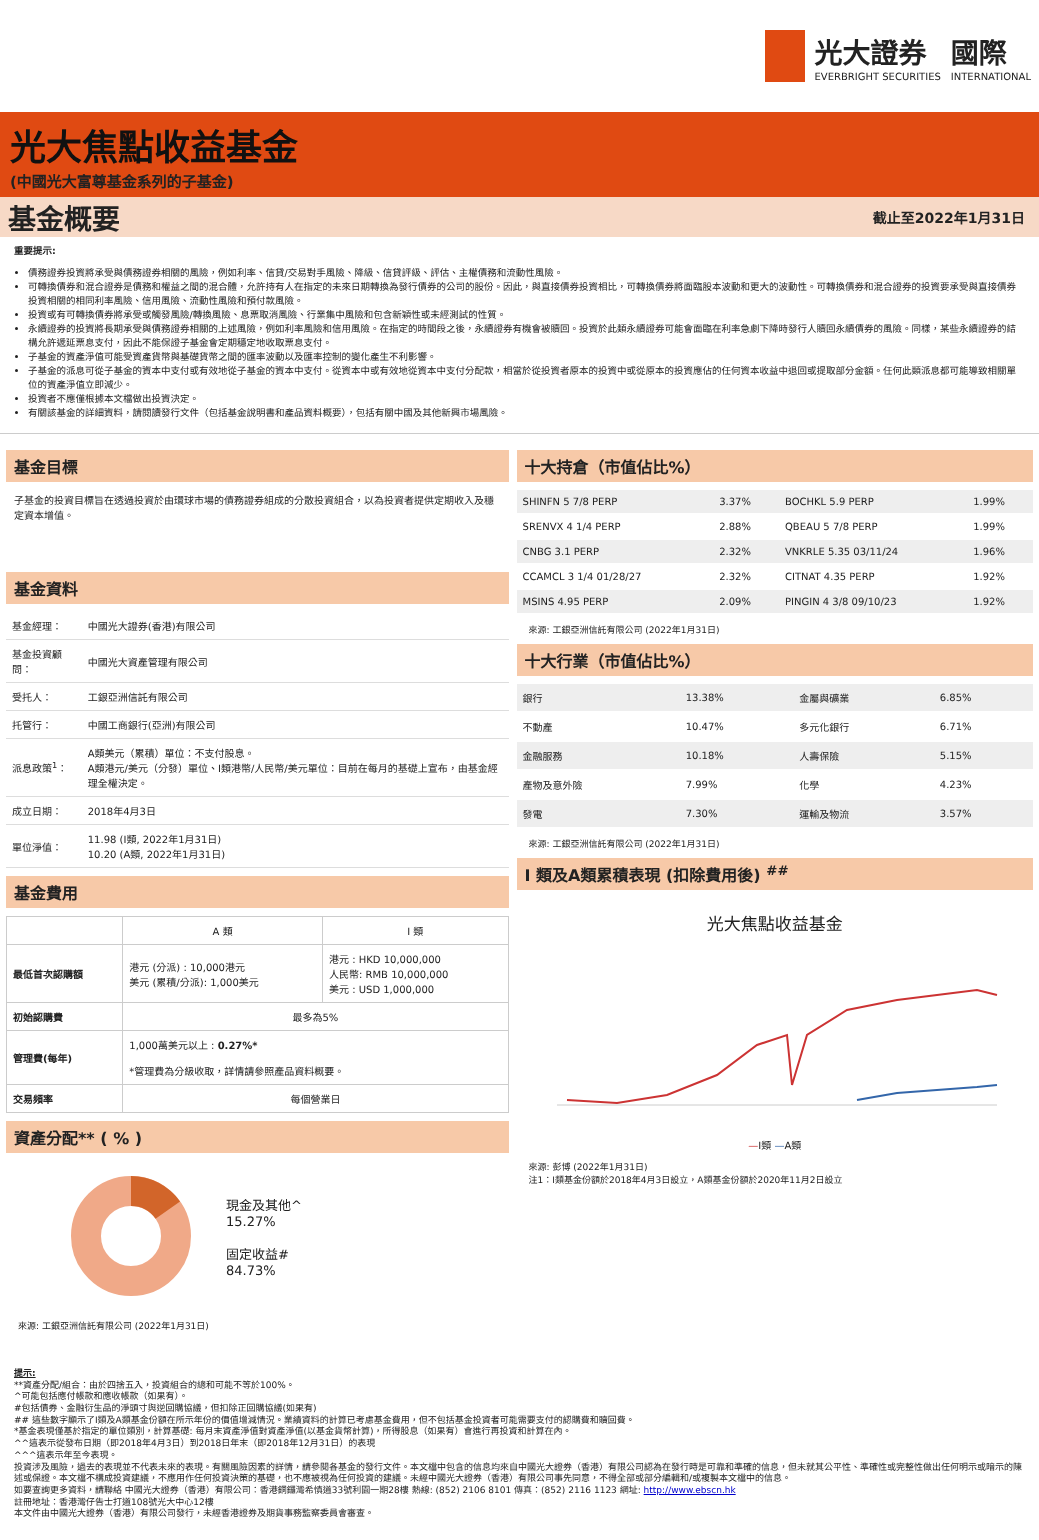光大證券
EVERBRIGHT SECURITIES
國際
INTERNATIONAL
光大焦點收益基金
(中國光大富尊基金系列的子基金)
基金概要 截止至2022年1月31日
重要提示:
債務證券投資將承受與債務證券相關的風險，例如利率、信貸/交易對手風險、降級、信貸評級、評估、主權債務和流動性風險。
可轉換債券和混合證券是債務和權益之間的混合體，允許持有人在指定的未來日期轉換為發行債券的公司的股份。因此，與直接債券投資相比，可轉換債券將面臨股本波動和更大的波動性。可轉換債券和混合證券的投資要承受與直接債券投資相關的相同利率風險、信用風險、流動性風險和預付款風險。
投資或有可轉換債券將承受或觸發風險/轉換風險、息票取消風險、行業集中風險和包含新穎性或未經測試的性質。
永續證券的投資將長期承受與債務證券相關的上述風險，例如利率風險和信用風險。在指定的時間段之後，永續證券有機會被贖回。投資於此類永續證券可能會面臨在利率急劇下降時發行人贖回永續債券的風險。同樣，某些永續證券的結構允許遞延票息支付，因此不能保證子基金會定期穩定地收取票息支付。
子基金的資產淨值可能受資產貨幣與基礎貨幣之間的匯率波動以及匯率控制的變化產生不利影響。
子基金的派息可從子基金的資本中支付或有效地從子基金的資本中支付。從資本中或有效地從資本中支付分配款，相當於從投資者原本的投資中或從原本的投資應佔的任何資本收益中退回或提取部分金額。任何此類派息都可能導致相關單位的資產淨值立即減少。
投資者不應僅根據本文檔做出投資決定。
有關該基金的詳細資料，請閱讀發行文件（包括基金說明書和產品資料概要），包括有關中國及其他新興市場風險。
基金目標
子基金的投資目標旨在透過投資於由環球市場的債務證券組成的分散投資組合，以為投資者提供定期收入及穩定資本增值。
基金資料
| 基金經理： | 中國光大證券(香港)有限公司 |
| 基金投資顧問： | 中國光大資產管理有限公司 |
| 受托人： | 工銀亞洲信託有限公司 |
| 托管行： | 中國工商銀行(亞洲)有限公司 |
| 派息政策<sup>1</sup>： | A類美元（累積）單位：不支付股息。 A類港元/美元（分發）單位、I類港幣/人民幣/美元單位：目前在每月的基礎上宣布，由基金經理全權決定。 |
| 成立日期： | 2018年4月3日 |
| 單位淨值： | 11.98 (I類, 2022年1月31日) 10.20 (A類, 2022年1月31日) |
基金費用
| | A 類 | I 類 |
| --- | --- | --- |
| 最低首次認購額 | 港元 (分派) : 10,000港元 美元 (累積/分派): 1,000美元 | 港元 : HKD 10,000,000 人民幣: RMB 10,000,000 美元 : USD 1,000,000 |
| 初始認購費 | 最多為5% | |
| 管理費(每年) | 1,000萬美元以上 : 0.27%* *管理費為分級收取，詳情請參照產品資料概要。 | |
| 交易頻率 | 每個營業日 | |
資產分配** ( % )
現金及其他^
15.27%
固定收益#
84.73%
來源: 工銀亞洲信託有限公司 (2022年1月31日)
十大持倉（市值佔比%）
| SHINFN 5 7/8 PERP | 3.37% | BOCHKL 5.9 PERP | 1.99% |
| SRENVX 4 1/4 PERP | 2.88% | QBEAU 5 7/8 PERP | 1.99% |
| CNBG 3.1 PERP | 2.32% | VNKRLE 5.35 03/11/24 | 1.96% |
| CCAMCL 3 1/4 01/28/27 | 2.32% | CITNAT 4.35 PERP | 1.92% |
| MSINS 4.95 PERP | 2.09% | PINGIN 4 3/8 09/10/23 | 1.92% |
來源: 工銀亞洲信託有限公司 (2022年1月31日)
十大行業（市值佔比%）
| 銀行 | 13.38% | 金屬與礦業 | 6.85% |
| 不動產 | 10.47% | 多元化銀行 | 6.71% |
| 金融服務 | 10.18% | 人壽保險 | 5.15% |
| 產物及意外險 | 7.99% | 化學 | 4.23% |
| 發電 | 7.30% | 運輸及物流 | 3.57% |
來源: 工銀亞洲信託有限公司 (2022年1月31日)
I 類及A類累積表現 (扣除費用後) <sup>##</sup>
光大焦點收益基金
—I類 —A類
來源: 彭博 (2022年1月31日)
注1：I類基金份額於2018年4月3日設立，A類基金份額於2020年11月2日設立
提示:
**資產分配/組合：由於四捨五入，投資組合的總和可能不等於100%。
^可能包括應付帳款和應收帳款（如果有）。
#包括債券、金融衍生品的淨頭寸與逆回購協議，但扣除正回購協議(如果有)
## 這些數字顯示了I類及A類基金份額在所示年份的價值增減情況。業績資料的計算已考慮基金費用，但不包括基金投資者可能需要支付的認購費和贖回費。
*基金表現僅基於指定的單位類別，計算基礎: 每月末資產淨值對資產淨值(以基金貨幣計算)，所得股息（如果有）會進行再投資和計算在內。
^^這表示從發布日期（即2018年4月3日）到2018日年末（即2018年12月31日）的表現
^^^這表示年至今表現。
投資涉及風險，過去的表現並不代表未來的表現。有關風險因素的詳情，請參閱各基金的發行文件。本文檔中包含的信息均來自中國光大證券（香港）有限公司認為在發行時是可靠和準確的信息，但未就其公平性、準確性或完整性做出任何明示或暗示的陳述或保證。本文檔不構成投資建議，不應用作任何投資決策的基礎，也不應被視為任何投資的建議。未經中國光大證券（香港）有限公司事先同意，不得全部或部分編輯和/或複製本文檔中的信息。
如要查詢更多資料，請聯絡 中國光大證券（香港）有限公司：香港銅鑼灣希慎道33號利園一期28樓 熱線: (852) 2106 8101 傳真：(852) 2116 1123 網址: http://www.ebscn.hk
註冊地址：香港灣仔告士打道108號光大中心12樓
本文件由中國光大證券（香港）有限公司發行，未經香港證券及期貨事務監察委員會審查。